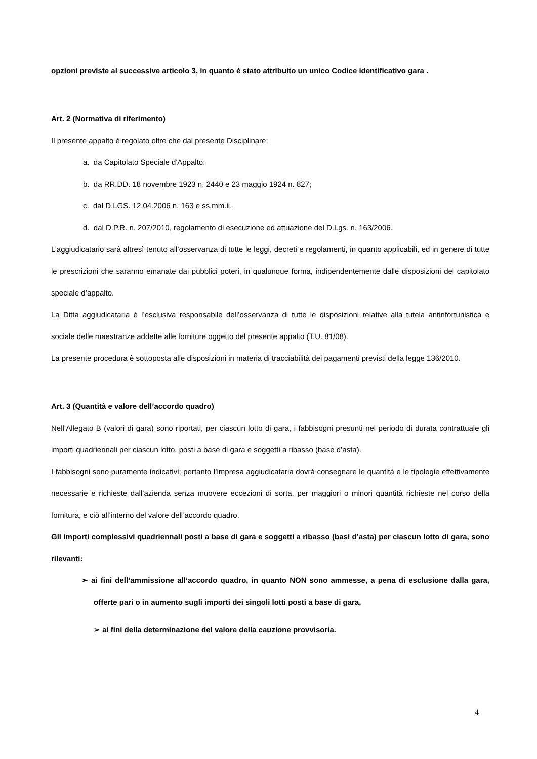opzioni previste al successive articolo 3, in quanto è stato attribuito un unico Codice identificativo gara .
Art. 2 (Normativa di riferimento)
Il presente appalto è regolato oltre che dal presente Disciplinare:
a. da Capitolato Speciale d'Appalto:
b. da RR.DD. 18 novembre 1923 n. 2440 e 23 maggio 1924 n. 827;
c. dal D.LGS. 12.04.2006 n. 163 e ss.mm.ii.
d. dal D.P.R. n. 207/2010, regolamento di esecuzione ed attuazione del D.Lgs. n. 163/2006.
L’aggiudicatario sarà altresì tenuto all’osservanza di tutte le leggi, decreti e regolamenti, in quanto applicabili, ed in genere di tutte le prescrizioni che saranno emanate dai pubblici poteri, in qualunque forma, indipendentemente dalle disposizioni del capitolato speciale d’appalto.
La Ditta aggiudicataria è l’esclusiva responsabile dell’osservanza di tutte le disposizioni relative alla tutela antinfortunistica e sociale delle maestranze addette alle forniture oggetto del presente appalto (T.U. 81/08).
La presente procedura è sottoposta alle disposizioni in materia di tracciabilità dei pagamenti previsti della legge 136/2010.
Art. 3 (Quantità e valore dell’accordo quadro)
Nell’Allegato B (valori di gara) sono riportati, per ciascun lotto di gara, i fabbisogni presunti nel periodo di durata contrattuale gli importi quadriennali per ciascun lotto, posti a base di gara e soggetti a ribasso (base d’asta).
I fabbisogni sono puramente indicativi; pertanto l’impresa aggiudicataria dovrà consegnare le quantità e le tipologie effettivamente necessarie e richieste dall’azienda senza muovere eccezioni di sorta, per maggiori o minori quantità richieste nel corso della fornitura, e ciò all’interno del valore dell’accordo quadro.
Gli importi complessivi quadriennali posti a base di gara e soggetti a ribasso (basi d’asta) per ciascun lotto di gara, sono rilevanti:
➢ ai fini dell’ammissione all’accordo quadro, in quanto NON sono ammesse, a pena di esclusione dalla gara, offerte pari o in aumento sugli importi dei singoli lotti posti a base di gara,
➢ ai fini della determinazione del valore della cauzione provvisoria.
4